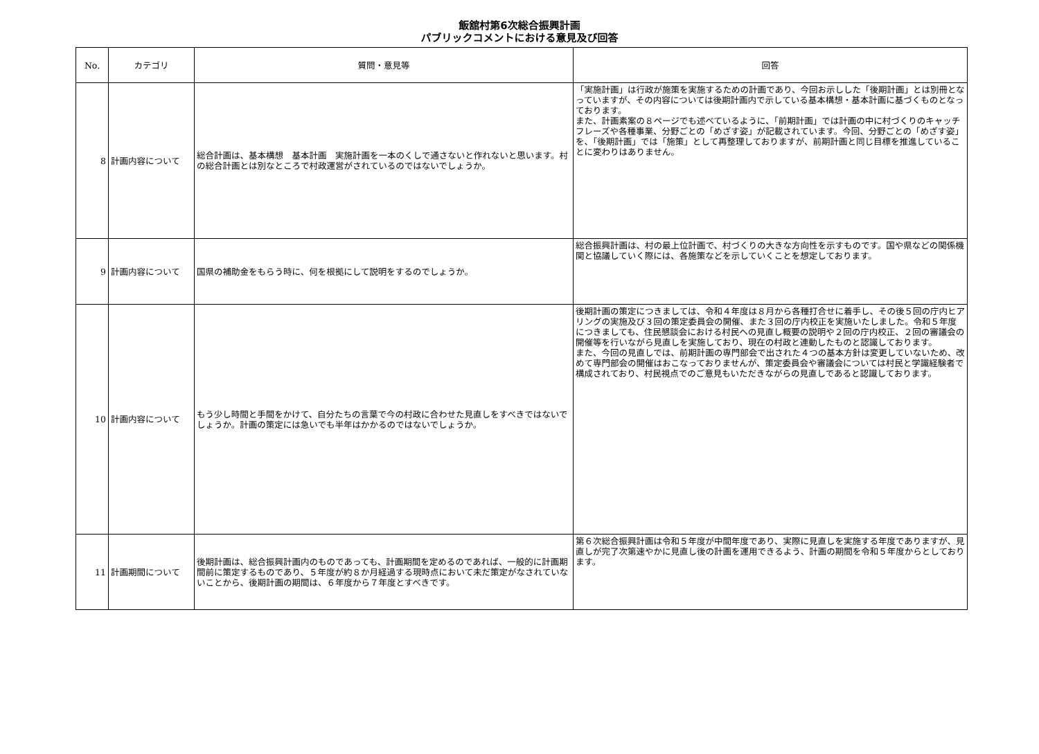飯舘村第6次総合振興計画
パブリックコメントにおける意見及び回答
| No. | カテゴリ | 質問・意見等 | 回答 |
| --- | --- | --- | --- |
| 8 | 計画内容について | 総合計画は、基本構想 基本計画 実施計画を一本のくしで通さないと作れないと思います。村の総合計画とは別なところで村政運営がされているのではないでしょうか。 | 「実施計画」は行政が施策を実施するための計画であり、今回お示しした「後期計画」とは別冊となっていますが、その内容については後期計画内で示している基本構想・基本計画に基づくものとなっております。 また、計画素案の８ページでも述べているように、「前期計画」では計画の中に村づくりのキャッチフレーズや各種事業、分野ごとの「めざす姿」が記載されています。今回、分野ごとの「めざす姿」を、「後期計画」では「施策」として再整理しておりますが、前期計画と同じ目標を推進していることに変わりはありません。 |
| 9 | 計画内容について | 国県の補助金をもらう時に、何を根拠にして説明をするのでしょうか。 | 総合振興計画は、村の最上位計画で、村づくりの大きな方向性を示すものです。国や県などの関係機関と協議していく際には、各施策などを示していくことを想定しております。 |
| 10 | 計画内容について | もう少し時間と手間をかけて、自分たちの言葉で今の村政に合わせた見直しをすべきではないでしょうか。計画の策定には急いでも半年はかかるのではないでしょうか。 | 後期計画の策定につきましては、令和４年度は８月から各種打合せに着手し、その後５回の庁内ヒアリングの実施及び３回の策定委員会の開催、また３回の庁内校正を実施いたしました。令和５年度につきましても、住民懇談会における村民への見直し概要の説明や２回の庁内校正、２回の審議会の開催等を行いながら見直しを実施しており、現在の村政と連動したものと認識しております。 また、今回の見直しでは、前期計画の専門部会で出された４つの基本方針は変更していないため、改めて専門部会の開催はおこなっておりませんが、策定委員会や審議会については村民と学識経験者で構成されており、村民視点でのご意見もいただきながらの見直しであると認識しております。 |
| 11 | 計画期間について | 後期計画は、総合振興計画内のものであっても、計画期間を定めるのであれば、一般的に計画期間前に策定するものであり、５年度が約８か月経過する現時点において未だ策定がなされていないことから、後期計画の期間は、６年度から７年度とすべきです。 | 第６次総合振興計画は令和５年度が中間年度であり、実際に見直しを実施する年度でありますが、見直しが完了次第速やかに見直し後の計画を運用できるよう、計画の期間を令和５年度からとしております。 |